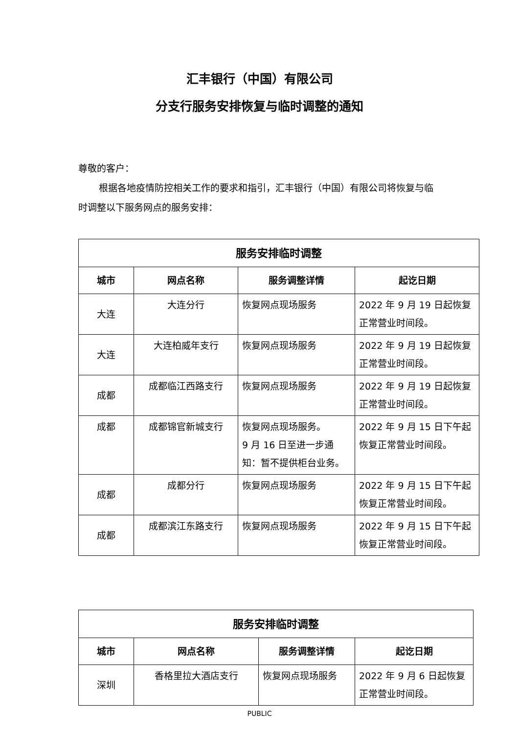汇丰银行（中国）有限公司
分支行服务安排恢复与临时调整的通知
尊敬的客户：
根据各地疫情防控相关工作的要求和指引，汇丰银行（中国）有限公司将恢复与临时调整以下服务网点的服务安排：
| 服务安排临时调整 | | | |
| --- | --- | --- | --- |
| 城市 | 网点名称 | 服务调整详情 | 起讫日期 |
| 大连 | 大连分行 | 恢复网点现场服务 | 2022 年 9 月 19 日起恢复正常营业时间段。 |
| 大连 | 大连柏威年支行 | 恢复网点现场服务 | 2022 年 9 月 19 日起恢复正常营业时间段。 |
| 成都 | 成都临江西路支行 | 恢复网点现场服务 | 2022 年 9 月 19 日起恢复正常营业时间段。 |
| 成都 | 成都锦官新城支行 | 恢复网点现场服务。 9 月 16 日至进一步通知：暂不提供柜台业务。 | 2022 年 9 月 15 日下午起恢复正常营业时间段。 |
| 成都 | 成都分行 | 恢复网点现场服务 | 2022 年 9 月 15 日下午起恢复正常营业时间段。 |
| 成都 | 成都滨江东路支行 | 恢复网点现场服务 | 2022 年 9 月 15 日下午起恢复正常营业时间段。 |
| 服务安排临时调整 | | | |
| --- | --- | --- | --- |
| 城市 | 网点名称 | 服务调整详情 | 起讫日期 |
| 深圳 | 香格里拉大酒店支行 | 恢复网点现场服务 | 2022 年 9 月 6 日起恢复正常营业时间段。 |
PUBLIC